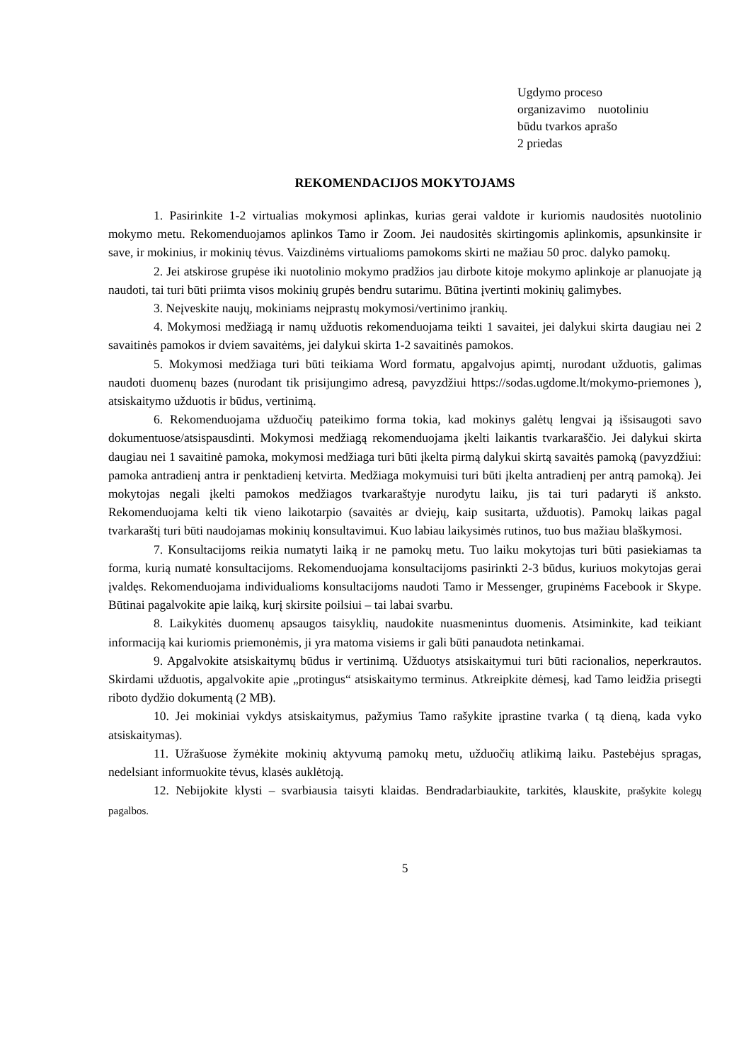Ugdymo proceso
organizavimo nuotoliniu
būdu tvarkos aprašo
2 priedas
REKOMENDACIJOS MOKYTOJAMS
1. Pasirinkite 1-2 virtualias mokymosi aplinkas, kurias gerai valdote ir kuriomis naudositės nuotolinio mokymo metu. Rekomenduojamos aplinkos Tamo ir Zoom. Jei naudositės skirtingomis aplinkomis, apsunkinsite ir save, ir mokinius, ir mokinių tėvus. Vaizdinėms virtualioms pamokoms skirti ne mažiau 50 proc. dalyko pamokų.
2. Jei atskirose grupėse iki nuotolinio mokymo pradžios jau dirbote kitoje mokymo aplinkoje ar planuojate ją naudoti, tai turi būti priimta visos mokinių grupės bendru sutarimu. Būtina įvertinti mokinių galimybes.
3. Neįveskite naujų, mokiniams neįprastų mokymosi/vertinimo įrankių.
4. Mokymosi medžiagą ir namų užduotis rekomenduojama teikti 1 savaitei, jei dalykui skirta daugiau nei 2 savaitinės pamokos ir dviem savaitėms, jei dalykui skirta 1-2 savaitinės pamokos.
5. Mokymosi medžiaga turi būti teikiama Word formatu, apgalvojus apimtį, nurodant užduotis, galimas naudoti duomenų bazes (nurodant tik prisijungimo adresą, pavyzdžiui https://sodas.ugdome.lt/mokymo-priemones ), atsiskaitymo užduotis ir būdus, vertinimą.
6. Rekomenduojama užduočių pateikimo forma tokia, kad mokinys galėtų lengvai ją išsisaugoti savo dokumentuose/atsispausdinti. Mokymosi medžiagą rekomenduojama įkelti laikantis tvarkaraščio. Jei dalykui skirta daugiau nei 1 savaitinė pamoka, mokymosi medžiaga turi būti įkelta pirmą dalykui skirtą savaitės pamoką (pavyzdžiui: pamoka antradienį antra ir penktadienį ketvirta. Medžiaga mokymuisi turi būti įkelta antradienį per antrą pamoką). Jei mokytojas negali įkelti pamokos medžiagos tvarkaraštyje nurodytu laiku, jis tai turi padaryti iš anksto. Rekomenduojama kelti tik vieno laikotarpio (savaitės ar dviejų, kaip susitarta, užduotis). Pamokų laikas pagal tvarkaraštį turi būti naudojamas mokinių konsultavimui. Kuo labiau laikysimės rutinos, tuo bus mažiau blaškymosi.
7. Konsultacijoms reikia numatyti laiką ir ne pamokų metu. Tuo laiku mokytojas turi būti pasiekiamas ta forma, kurią numatė konsultacijoms. Rekomenduojama konsultacijoms pasirinkti 2-3 būdus, kuriuos mokytojas gerai įvaldęs. Rekomenduojama individualioms konsultacijoms naudoti Tamo ir Messenger, grupinėms Facebook ir Skype. Būtinai pagalvokite apie laiką, kurį skirsite poilsiui – tai labai svarbu.
8. Laikykitės duomenų apsaugos taisyklių, naudokite nuasmenintus duomenis. Atsiminkite, kad teikiant informaciją kai kuriomis priemonėmis, ji yra matoma visiems ir gali būti panaudota netinkamai.
9. Apgalvokite atsiskaitymų būdus ir vertinimą. Užduotys atsiskaitymui turi būti racionalios, neperkrautos. Skirdami užduotis, apgalvokite apie „protingus“ atsiskaitymo terminus. Atkreipkite dėmesį, kad Tamo leidžia prisegti riboto dydžio dokumentą (2 MB).
10. Jei mokiniai vykdys atsiskaitymus, pažymius Tamo rašykite įprastine tvarka ( tą dieną, kada vyko atsiskaitymas).
11. Užrašuose žymėkite mokinių aktyvumą pamokų metu, užduočių atlikimą laiku. Pastebėjus spragas, nedelsiant informuokite tėvus, klasės auklėtoją.
12. Nebijokite klysti – svarbiausia taisyti klaidas. Bendradarbiaukite, tarkitės, klauskite, prašykite kolegų pagalbos.
5